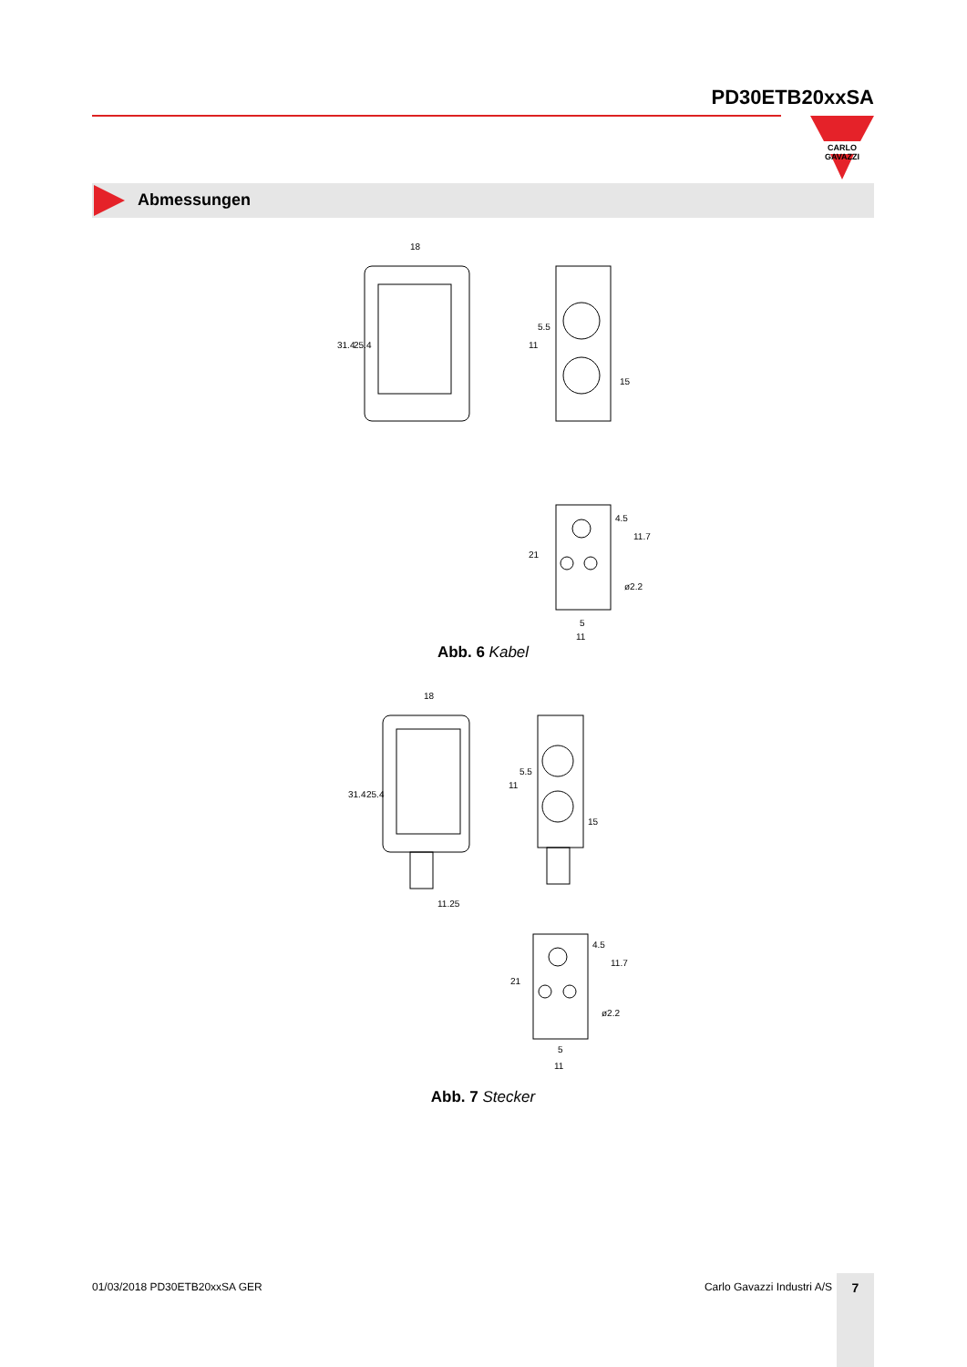PD30ETB20xxSA
CARLO GAVAZZI
Abmessungen
18
31.4
25.4
11
5.5
15
21
4.5
11.7
ø2.2
5
11
Abb. 6 Kabel
18
31.4
25.4
11.25
11
5.5
15
21
4.5
11.7
ø2.2
5
11
Abb. 7 Stecker
01/03/2018 PD30ETB20xxSA GER Carlo Gavazzi Industri A/S 7